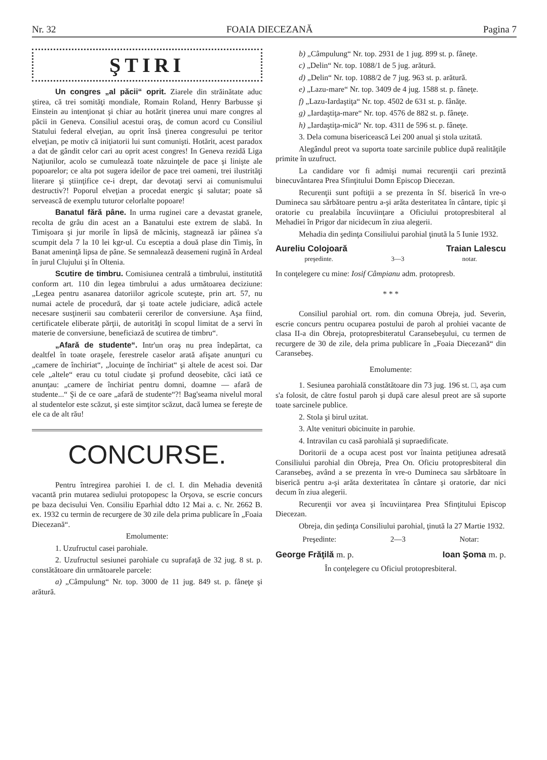Nr. 32 FOAIA DIECEZANĂ Pagina 7
ŞTIRI
Un congres „al păcii“ oprit. Ziarele din străinătate aduc ştirea, că trei somităţi mondiale, Romain Roland, Henry Barbusse şi Einstein au intenţionat şi chiar au hotărit ţinerea unui mare congres al păcii in Geneva. Consiliul acestui oraş, de comun acord cu Consiliul Statului federal elveţian, au oprit însă ţinerea congresului pe teritor elveţian, pe motiv că iniţiatorii lui sunt comunişti. Hotărit, acest paradox a dat de gândit celor cari au oprit acest congres! In Geneva rezidă Liga Naţiunilor, acolo se cumulează toate năzuinţele de pace şi linişte ale popoarelor; ce alta pot sugera ideilor de pace trei oameni, trei ilustrităţi literare şi ştiinţifice ce-i drept, dar devotaţi servi ai comunismului destructiv?! Poporul elveţian a procedat energic şi salutar; poate să servească de exemplu tuturor celorlalte popoare!
Banatul fără pâne. In urma ruginei care a devastat granele, recolta de grâu din acest an a Banatului este extrem de slabă. In Timişoara şi jur morile în lipsă de măciniş, stagnează iar pâinea s'a scumpit dela 7 la 10 lei kgr-ul. Cu esceptia a două plase din Timiş, în Banat ameninţă lipsa de pâne. Se semnalează deasemeni rugină în Ardeal în jurul Clujului şi în Oltenia.
Scutire de timbru. Comisiunea centrală a timbrului, institutită conform art. 110 din legea timbrului a adus următoarea deciziune: „Legea pentru asanarea datoriilor agricole scuteşte, prin art. 57, nu numai actele de procedură, dar şi toate actele judiciare, adică actele necesare susţinerii sau combaterii cererilor de conversiune. Aşa fiind, certificatele eliberate părţii, de autorităţi în scopul limitat de a servi în materie de conversiune, beneficiază de scutirea de timbru“.
„Afară de studente“. Intr'un oraş nu prea îndepărtat, ca dealtfel în toate oraşele, ferestrele caselor arată afişate anunţuri cu „camere de închiriat“, „locuinţe de închiriat“ şi altele de acest soi. Dar cele „altele“ erau cu totul ciudate şi profund deosebite, căci iată ce anunţau: „camere de închiriat pentru domni, doamne — afară de studente...“ Şi de ce oare „afară de studente“?! Bag'seama nivelul moral al studentelor este scăzut, şi este simţitor scăzut, dacă lumea se fereşte de ele ca de alt rău!
CONCURSE.
Pentru întregirea parohiei I. de cl. I. din Mehadia devenită vacantă prin mutarea sediului protopopesc la Orşova, se escrie concurs pe baza decisului Ven. Consiliu Eparhial ddto 12 Mai a. c. Nr. 2662 B. ex. 1932 cu termin de recurgere de 30 zile dela prima publicare în „Foaia Diecezană“.
Emolumente:
1. Uzufructul casei parohiale.
2. Uzufructul sesiunei parohiale cu suprafaţă de 32 jug. 8 st. p. constătătoare din următoarele parcele:
a) „Câmpulung“ Nr. top. 3000 de 11 jug. 849 st. p. fâneţe şi arătură.
b) „Câmpulung“ Nr. top. 2931 de 1 jug. 899 st. p. fâneţe.
c) „Delin“ Nr. top. 1088/1 de 5 jug. arătură.
d) „Delin“ Nr. top. 1088/2 de 7 jug. 963 st. p. arătură.
e) „Lazu-mare“ Nr. top. 3409 de 4 jug. 1588 st. p. fâneţe.
f) „Lazu-Iardaştiţa“ Nr. top. 4502 de 631 st. p. fânăţe.
g) „Iardaştiţa-mare“ Nr. top. 4576 de 882 st. p. fâneţe.
h) „Iardaştiţa-mică“ Nr. top. 4311 de 596 st. p. fâneţe.
3. Dela comuna bisericească Lei 200 anual şi stola uzitată.
Alegândul preot va suporta toate sarcinile publice după realităţile primite în uzufruct.
La candidare vor fi admişi numai recurenţii cari prezintă binecuvântarea Prea Sfinţitului Domn Episcop Diecezan.
Recurenţii sunt poftiţii a se prezenta în Sf. biserică în vre-o Dumineca sau sărbătoare pentru a-şi arăta desteritatea în cântare, tipic şi oratorie cu prealabila încuviinţare a Oficiului protopresbiteral al Mehadiei în Prigor dar nicidecum în ziua alegerii.
Mehadia din şedinţa Consiliului parohial ţinută la 5 Iunie 1932.
Aureliu Colojoară Traian Lalescu
preşedinte. 3—3 notar.
In conţelegere cu mine: Iosif Câmpianu adm. protopresb.
* * *
Consiliul parohial ort. rom. din comuna Obreja, jud. Severin, escrie concurs pentru ocuparea postului de paroh al prohiei vacante de clasa II-a din Obreja, protopresbiteratul Caransebeşului, cu termen de recurgere de 30 de zile, dela prima publicare în „Foaia Diecezană“ din Caransebeş.
Emolumente:
1. Sesiunea parohială constătătoare din 73 jug. 196 st. □, aşa cum s'a folosit, de către fostul paroh şi după care alesul preot are să suporte toate sarcinele publice.
2. Stola şi birul uzitat.
3. Alte venituri obicinuite in parohie.
4. Intravilan cu casă parohială şi supraedificate.
Doritorii de a ocupa acest post vor înainta petiţiunea adresată Consiliului parohial din Obreja, Prea On. Oficiu protopresbiteral din Caransebeş, având a se prezenta în vre-o Dumineca sau sărbătoare în biserică pentru a-şi arăta dexteritatea în cântare şi oratorie, dar nici decum în ziua alegerii.
Recurenţii vor avea şi încuviinţarea Prea Sfinţitului Episcop Diecezan.
Obreja, din şedinţa Consiliului parohial, ţinută la 27 Martie 1932.
Preşedinte: 2—3 Notar:
George Frăţilă m. p. Ioan Şoma m. p.
În conţelegere cu Oficiul protopresbiteral.